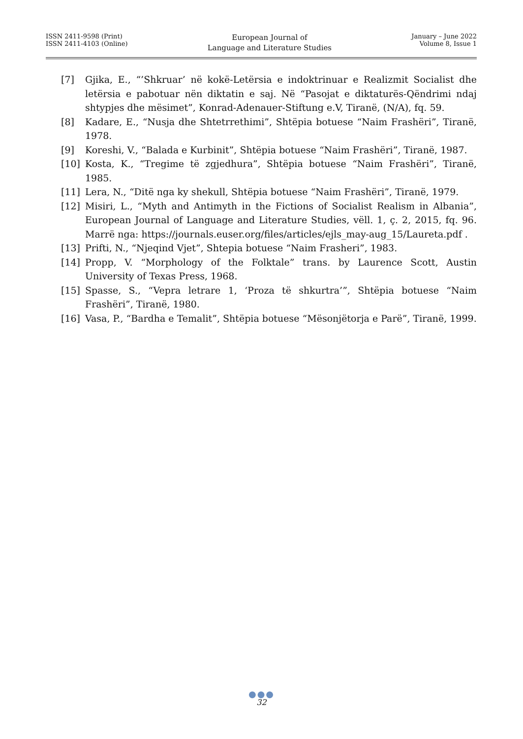ISSN 2411-9598 (Print)
ISSN 2411-4103 (Online)
European Journal of
Language and Literature Studies
January – June 2022
Volume 8, Issue 1
[7] Gjika, E., “’Shkruar’ në kokë-Letërsia e indoktrinuar e Realizmit Socialist dhe letërsia e pabotuar nën diktatin e saj. Në “Pasojat e diktaturës-Qëndrimi ndaj shtypjes dhe mësimet”, Konrad-Adenauer-Stiftung e.V, Tiranë, (N/A), fq. 59.
[8] Kadare, E., “Nusja dhe Shtetrrethimi”, Shtëpia botuese “Naim Frashëri”, Tiranë, 1978.
[9] Koreshi, V., “Balada e Kurbinit”, Shtëpia botuese “Naim Frashëri”, Tiranë, 1987.
[10] Kosta, K., “Tregime të zgjedhura”, Shtëpia botuese “Naim Frashëri”, Tiranë, 1985.
[11] Lera, N., “Ditë nga ky shekull, Shtëpia botuese “Naim Frashëri”, Tiranë, 1979.
[12] Misiri, L., “Myth and Antimyth in the Fictions of Socialist Realism in Albania”, European Journal of Language and Literature Studies, vëll. 1, ç. 2, 2015, fq. 96. Marrë nga: https://journals.euser.org/files/articles/ejls_may-aug_15/Laureta.pdf .
[13] Prifti, N., “Njeqind Vjet”, Shtepia botuese “Naim Frasheri”, 1983.
[14] Propp, V. “Morphology of the Folktale” trans. by Laurence Scott, Austin University of Texas Press, 1968.
[15] Spasse, S., “Vepra letrare 1, ‘Proza të shkurtra’”, Shtëpia botuese “Naim Frashëri”, Tiranë, 1980.
[16] Vasa, P., “Bardha e Temalit”, Shtëpia botuese “Mësonjëtorja e Parë”, Tiranë, 1999.
●●●
32